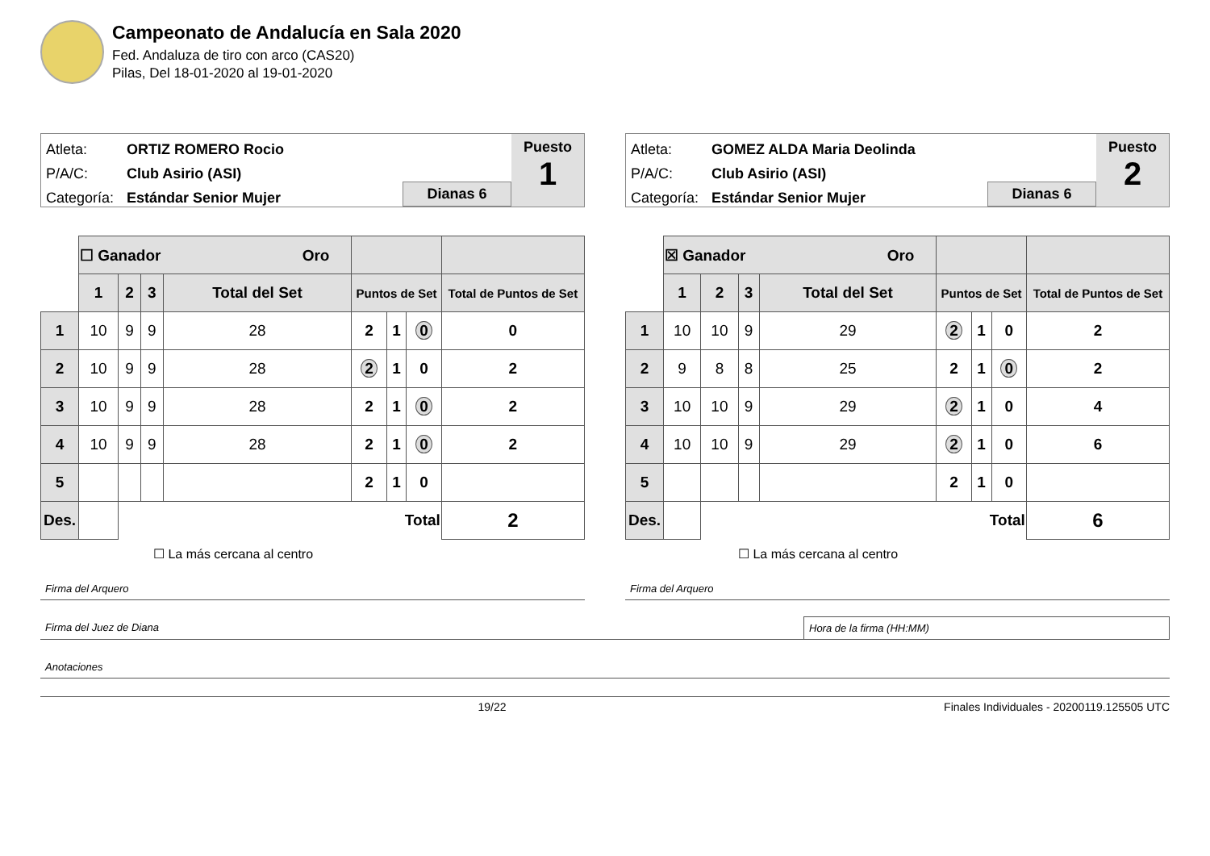Campeonato de Andalucía en Sala 2020
Fed. Andaluza de tiro con arco (CAS20)
Pilas, Del 18-01-2020 al 19-01-2020
Atleta: ORTIZ ROMERO Rocio
P/A/C: Club Asirio (ASI)
Categoría: Estándar Senior Mujer
Dianas 6 Puesto
1
| | ☐ Ganador Oro | | | | | | | |
| | 1 | 2 | 3 | Total del Set | Puntos de Set | | | Total de Puntos de Set |
| 1 | 10 | 9 | 9 | 28 | 2 | 1 | 0 | 0 |
| 2 | 10 | 9 | 9 | 28 | 2 | 1 | 0 | 2 |
| 3 | 10 | 9 | 9 | 28 | 2 | 1 | 0 | 2 |
| 4 | 10 | 9 | 9 | 28 | 2 | 1 | 0 | 2 |
| 5 | | | | | 2 | 1 | 0 | |
| Des. | | Total | | | | | | 2 |
☐ La más cercana al centro
Atleta: GOMEZ ALDA Maria Deolinda
P/A/C: Club Asirio (ASI)
Categoría: Estándar Senior Mujer
Dianas 6 Puesto
2
| | ☒ Ganador Oro | | | | | | | |
| | 1 | 2 | 3 | Total del Set | Puntos de Set | | | Total de Puntos de Set |
| 1 | 10 | 10 | 9 | 29 | 2 | 1 | 0 | 2 |
| 2 | 9 | 8 | 8 | 25 | 2 | 1 | 0 | 2 |
| 3 | 10 | 10 | 9 | 29 | 2 | 1 | 0 | 4 |
| 4 | 10 | 10 | 9 | 29 | 2 | 1 | 0 | 6 |
| 5 | | | | | 2 | 1 | 0 | |
| Des. | | Total | | | | | | 6 |
☐ La más cercana al centro
Firma del Arquero Firma del Arquero
Firma del Juez de Diana Hora de la firma (HH:MM)
Anotaciones
19/22 Finales Individuales - 20200119.125505 UTC